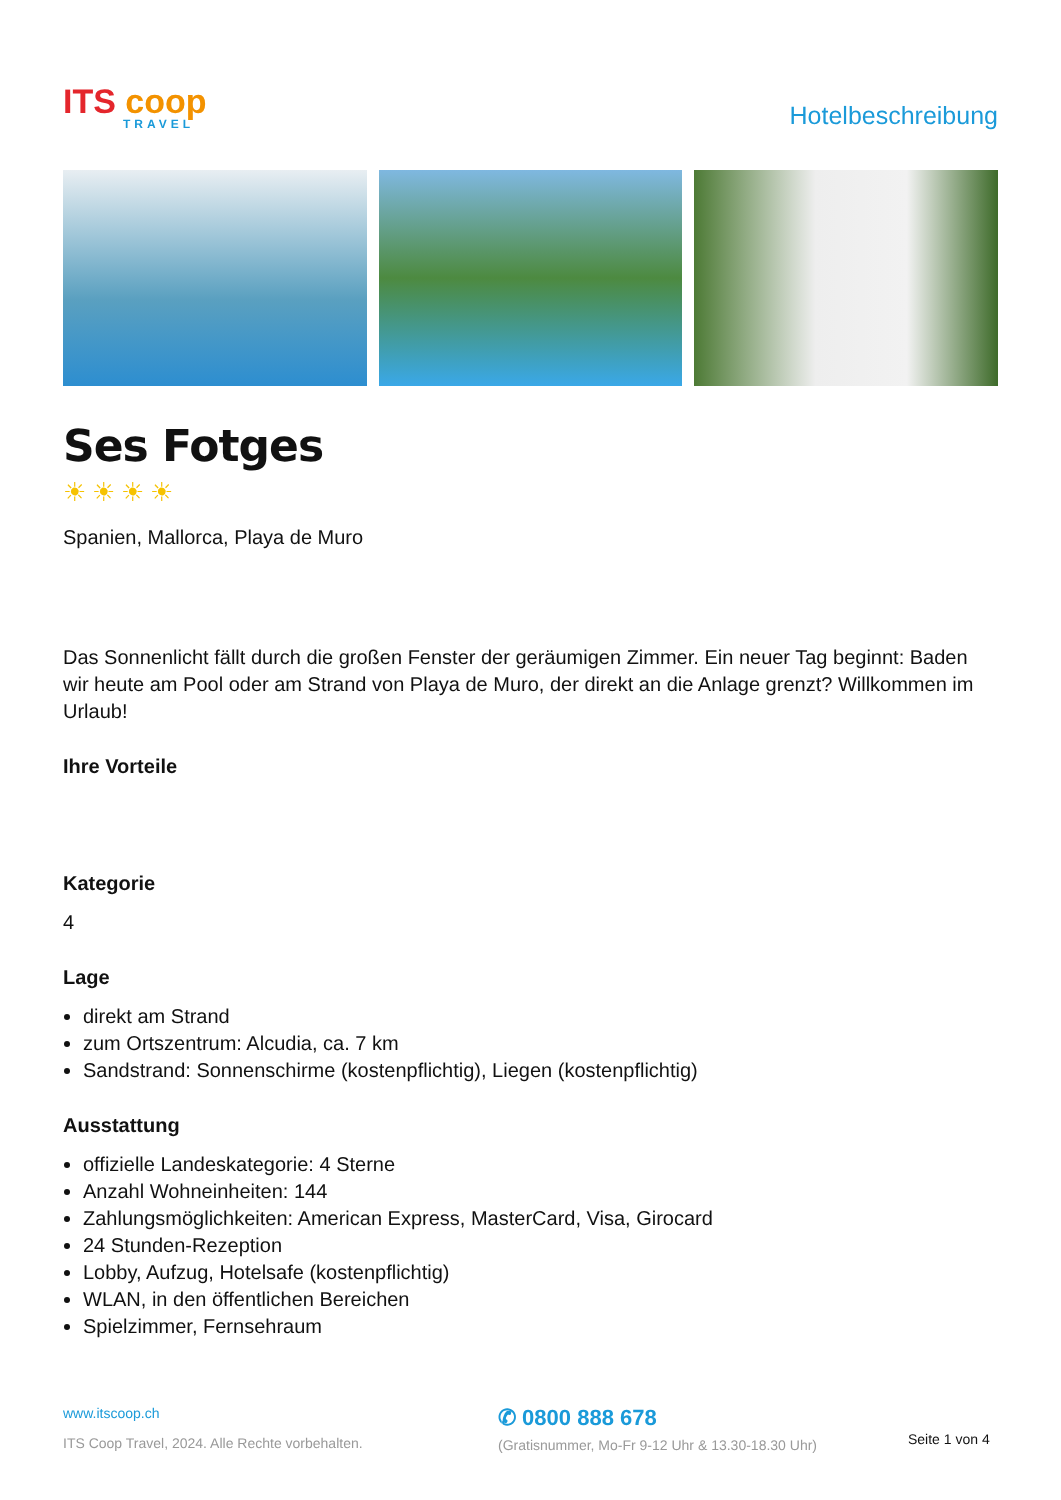ITS coop
TRAVEL
Hotelbeschreibung
Ses Fotges
☀☀☀☀
Spanien, Mallorca, Playa de Muro
Das Sonnenlicht fällt durch die großen Fenster der geräumigen Zimmer. Ein neuer Tag beginnt: Baden wir heute am Pool oder am Strand von Playa de Muro, der direkt an die Anlage grenzt? Willkommen im Urlaub!
Ihre Vorteile
Kategorie
4
Lage
direkt am Strand
zum Ortszentrum: Alcudia, ca. 7 km
Sandstrand: Sonnenschirme (kostenpflichtig), Liegen (kostenpflichtig)
Ausstattung
offizielle Landeskategorie: 4 Sterne
Anzahl Wohneinheiten: 144
Zahlungsmöglichkeiten: American Express, MasterCard, Visa, Girocard
24 Stunden-Rezeption
Lobby, Aufzug, Hotelsafe (kostenpflichtig)
WLAN, in den öffentlichen Bereichen
Spielzimmer, Fernsehraum
www.itscoop.ch
ITS Coop Travel, 2024. Alle Rechte vorbehalten.
✆ 0800 888 678
(Gratisnummer, Mo-Fr 9-12 Uhr & 13.30-18.30 Uhr)
Seite 1 von 4